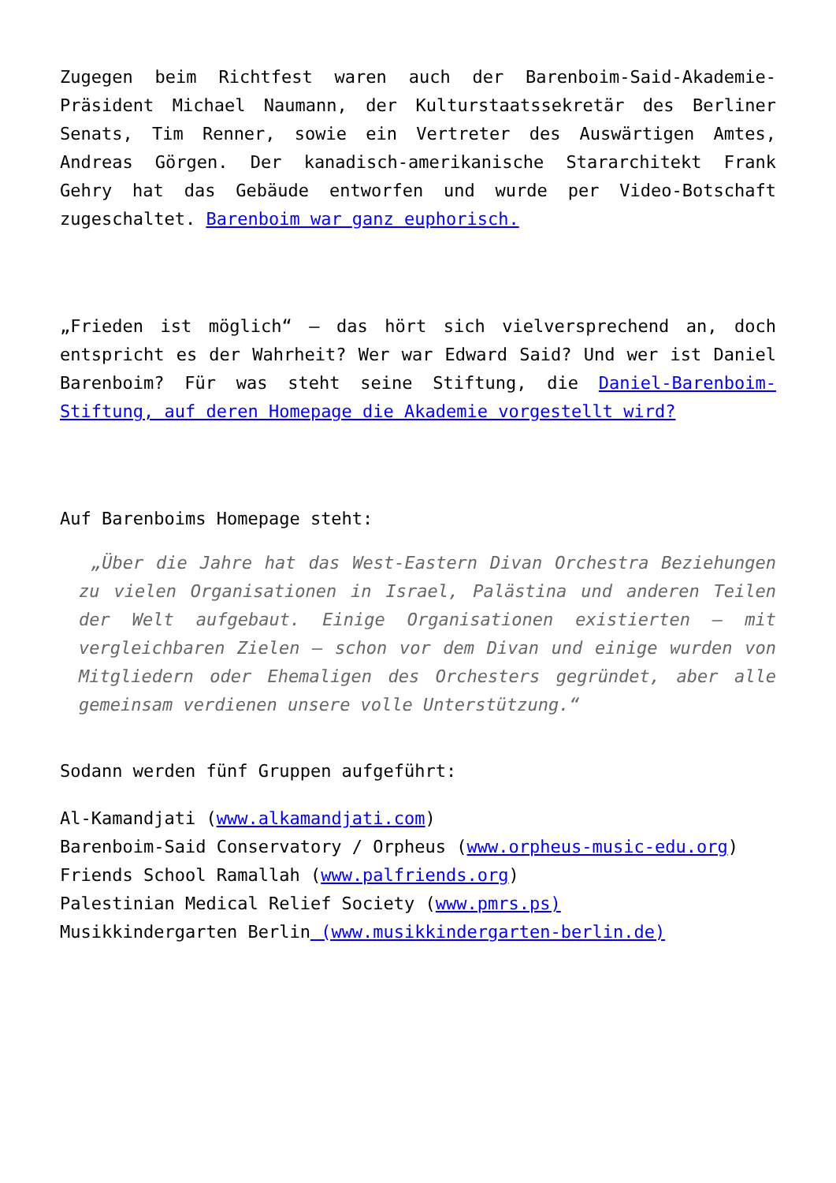Zugegen beim Richtfest waren auch der Barenboim-Said-Akademie-Präsident Michael Naumann, der Kulturstaatssekretär des Berliner Senats, Tim Renner, sowie ein Vertreter des Auswärtigen Amtes, Andreas Görgen. Der kanadisch-amerikanische Stararchitekt Frank Gehry hat das Gebäude entworfen und wurde per Video-Botschaft zugeschaltet. Barenboim war ganz euphorisch.
„Frieden ist möglich“ – das hört sich vielversprechend an, doch entspricht es der Wahrheit? Wer war Edward Said? Und wer ist Daniel Barenboim? Für was steht seine Stiftung, die Daniel-Barenboim-Stiftung, auf deren Homepage die Akademie vorgestellt wird?
Auf Barenboims Homepage steht:
„Über die Jahre hat das West-Eastern Divan Orchestra Beziehungen zu vielen Organisationen in Israel, Palästina und anderen Teilen der Welt aufgebaut. Einige Organisationen existierten – mit vergleichbaren Zielen – schon vor dem Divan und einige wurden von Mitgliedern oder Ehemaligen des Orchesters gegründet, aber alle gemeinsam verdienen unsere volle Unterstützung.“
Sodann werden fünf Gruppen aufgeführt:
Al-Kamandjati (www.alkamandjati.com)
Barenboim-Said Conservatory / Orpheus (www.orpheus-music-edu.org)
Friends School Ramallah (www.palfriends.org)
Palestinian Medical Relief Society (www.pmrs.ps)
Musikkindergarten Berlin (www.musikkindergarten-berlin.de)